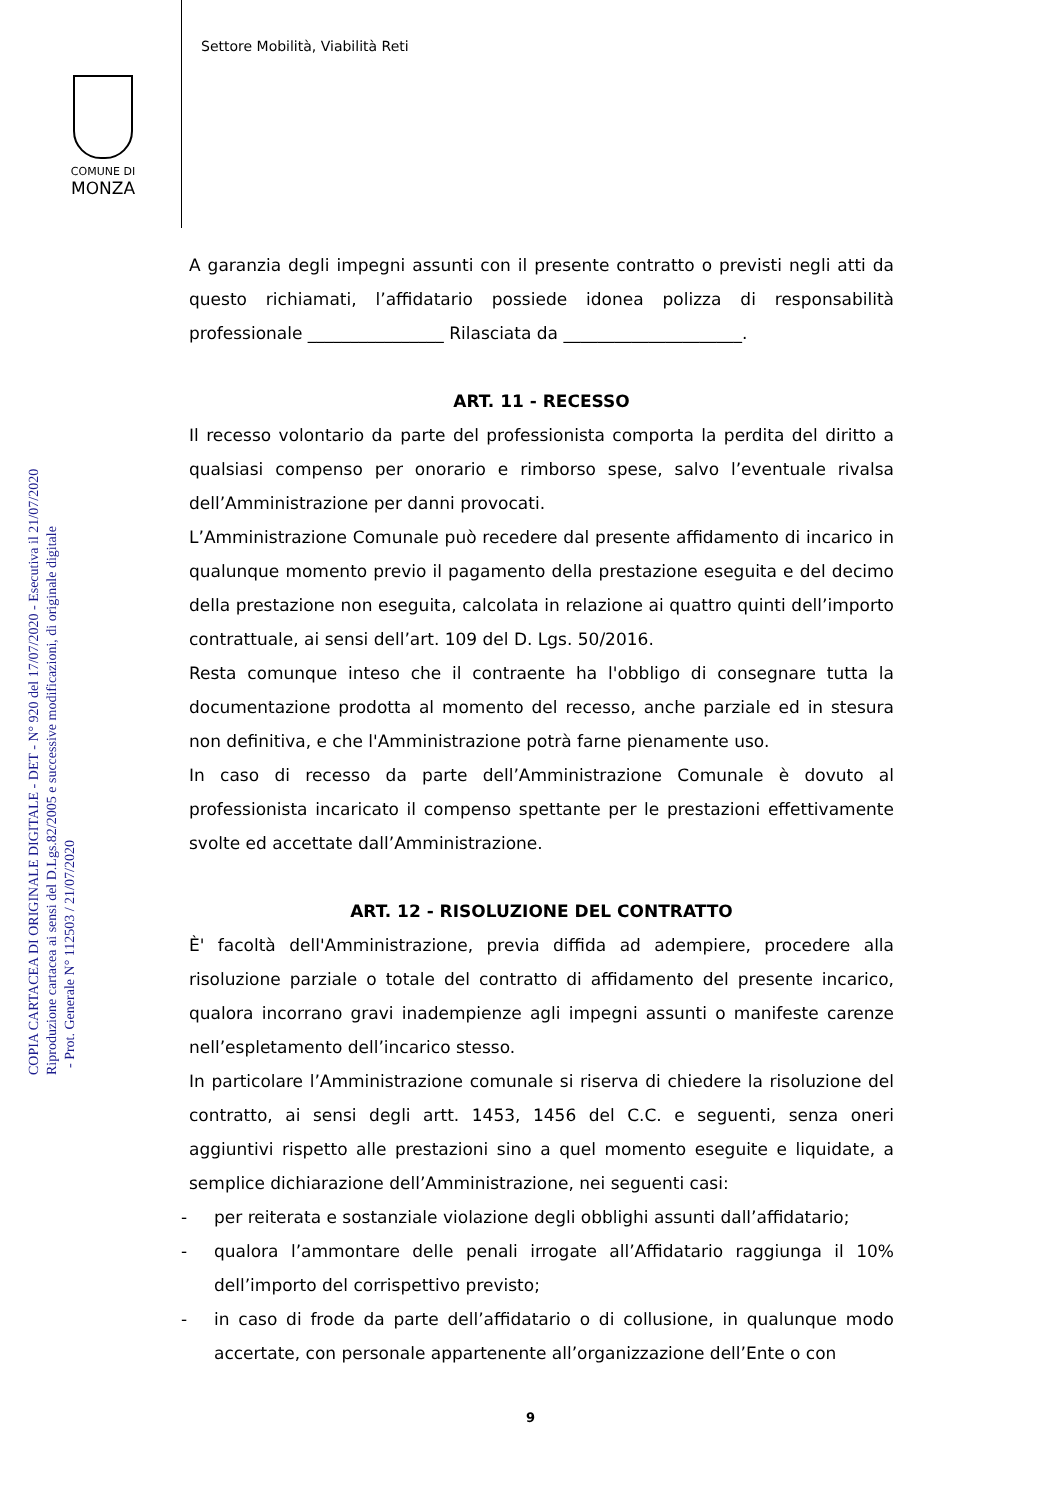Settore Mobilità, Viabilità Reti
COMUNE DI
MONZA
COPIA CARTACEA DI ORIGINALE DIGITALE - DET - N° 920 del 17/07/2020 - Esecutiva il 21/07/2020
Riproduzione cartacea ai sensi del D.Lgs.82/2005 e successive modificazioni, di originale digitale
- Prot. Generale N° 112503 / 21/07/2020
A garanzia degli impegni assunti con il presente contratto o previsti negli atti da questo richiamati, l’affidatario possiede idonea polizza di responsabilità professionale ________________ Rilasciata da _____________________.
ART. 11 - RECESSO
Il recesso volontario da parte del professionista comporta la perdita del diritto a qualsiasi compenso per onorario e rimborso spese, salvo l’eventuale rivalsa dell’Amministrazione per danni provocati.
L’Amministrazione Comunale può recedere dal presente affidamento di incarico in qualunque momento previo il pagamento della prestazione eseguita e del decimo della prestazione non eseguita, calcolata in relazione ai quattro quinti dell’importo contrattuale, ai sensi dell’art. 109 del D. Lgs. 50/2016.
Resta comunque inteso che il contraente ha l'obbligo di consegnare tutta la documentazione prodotta al momento del recesso, anche parziale ed in stesura non definitiva, e che l'Amministrazione potrà farne pienamente uso.
In caso di recesso da parte dell’Amministrazione Comunale è dovuto al professionista incaricato il compenso spettante per le prestazioni effettivamente svolte ed accettate dall’Amministrazione.
ART. 12 - RISOLUZIONE DEL CONTRATTO
È' facoltà dell'Amministrazione, previa diffida ad adempiere, procedere alla risoluzione parziale o totale del contratto di affidamento del presente incarico, qualora incorrano gravi inadempienze agli impegni assunti o manifeste carenze nell’espletamento dell’incarico stesso.
In particolare l’Amministrazione comunale si riserva di chiedere la risoluzione del contratto, ai sensi degli artt. 1453, 1456 del C.C. e seguenti, senza oneri aggiuntivi rispetto alle prestazioni sino a quel momento eseguite e liquidate, a semplice dichiarazione dell’Amministrazione, nei seguenti casi:
- per reiterata e sostanziale violazione degli obblighi assunti dall’affidatario;
- qualora l’ammontare delle penali irrogate all’Affidatario raggiunga il 10% dell’importo del corrispettivo previsto;
- in caso di frode da parte dell’affidatario o di collusione, in qualunque modo accertate, con personale appartenente all’organizzazione dell’Ente o con
9